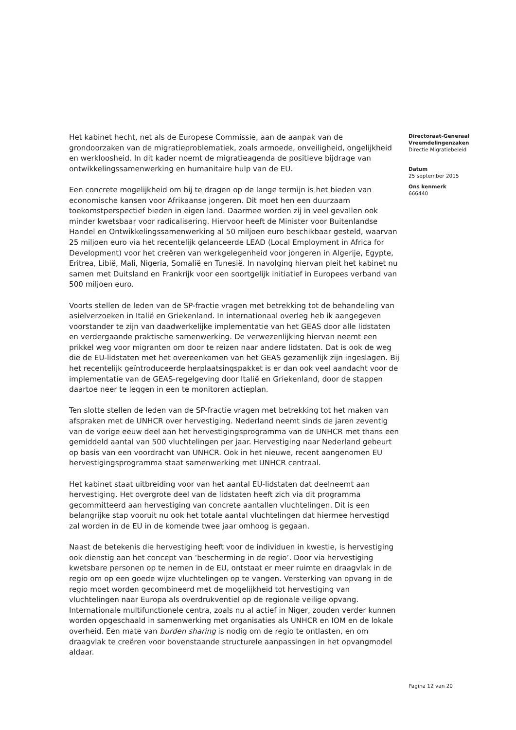Het kabinet hecht, net als de Europese Commissie, aan de aanpak van de grondoorzaken van de migratieproblematiek, zoals armoede, onveiligheid, ongelijkheid en werkloosheid. In dit kader noemt de migratieagenda de positieve bijdrage van ontwikkelingssamenwerking en humanitaire hulp van de EU.
Een concrete mogelijkheid om bij te dragen op de lange termijn is het bieden van economische kansen voor Afrikaanse jongeren. Dit moet hen een duurzaam toekomstperspectief bieden in eigen land. Daarmee worden zij in veel gevallen ook minder kwetsbaar voor radicalisering. Hiervoor heeft de Minister voor Buitenlandse Handel en Ontwikkelingssamenwerking al 50 miljoen euro beschikbaar gesteld, waarvan 25 miljoen euro via het recentelijk gelanceerde LEAD (Local Employment in Africa for Development) voor het creëren van werkgelegenheid voor jongeren in Algerije, Egypte, Eritrea, Libië, Mali, Nigeria, Somalië en Tunesië. In navolging hiervan pleit het kabinet nu samen met Duitsland en Frankrijk voor een soortgelijk initiatief in Europees verband van 500 miljoen euro.
Voorts stellen de leden van de SP-fractie vragen met betrekking tot de behandeling van asielverzoeken in Italië en Griekenland. In internationaal overleg heb ik aangegeven voorstander te zijn van daadwerkelijke implementatie van het GEAS door alle lidstaten en verdergaande praktische samenwerking. De verwezenlijking hiervan neemt een prikkel weg voor migranten om door te reizen naar andere lidstaten. Dat is ook de weg die de EU-lidstaten met het overeenkomen van het GEAS gezamenlijk zijn ingeslagen. Bij het recentelijk geïntroduceerde herplaatsingspakket is er dan ook veel aandacht voor de implementatie van de GEAS-regelgeving door Italië en Griekenland, door de stappen daartoe neer te leggen in een te monitoren actieplan.
Ten slotte stellen de leden van de SP-fractie vragen met betrekking tot het maken van afspraken met de UNHCR over hervestiging. Nederland neemt sinds de jaren zeventig van de vorige eeuw deel aan het hervestigingsprogramma van de UNHCR met thans een gemiddeld aantal van 500 vluchtelingen per jaar. Hervestiging naar Nederland gebeurt op basis van een voordracht van UNHCR. Ook in het nieuwe, recent aangenomen EU hervestigingsprogramma staat samenwerking met UNHCR centraal.
Het kabinet staat uitbreiding voor van het aantal EU-lidstaten dat deelneemt aan hervestiging. Het overgrote deel van de lidstaten heeft zich via dit programma gecommitteerd aan hervestiging van concrete aantallen vluchtelingen. Dit is een belangrijke stap vooruit nu ook het totale aantal vluchtelingen dat hiermee hervestigd zal worden in de EU in de komende twee jaar omhoog is gegaan.
Naast de betekenis die hervestiging heeft voor de individuen in kwestie, is hervestiging ook dienstig aan het concept van ‘bescherming in de regio’. Door via hervestiging kwetsbare personen op te nemen in de EU, ontstaat er meer ruimte en draagvlak in de regio om op een goede wijze vluchtelingen op te vangen. Versterking van opvang in de regio moet worden gecombineerd met de mogelijkheid tot hervestiging van vluchtelingen naar Europa als overdrukventiel op de regionale veilige opvang. Internationale multifunctionele centra, zoals nu al actief in Niger, zouden verder kunnen worden opgeschaald in samenwerking met organisaties als UNHCR en IOM en de lokale overheid. Een mate van burden sharing is nodig om de regio te ontlasten, en om draagvlak te creëren voor bovenstaande structurele aanpassingen in het opvangmodel aldaar.
Directoraat-Generaal Vreemdelingenzaken
Directie Migratiebeleid
Datum
25 september 2015
Ons kenmerk
666440
Pagina 12 van 20